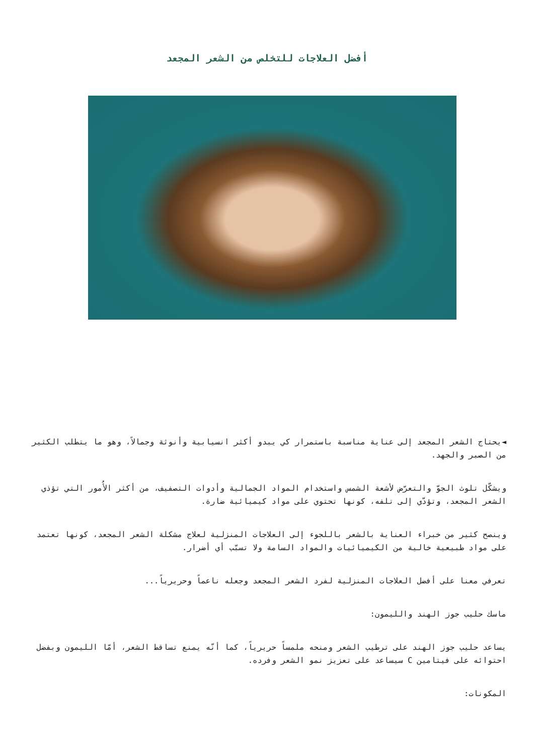أفضل العلاجات للتخلص من الشعر المجعد
◄يحتاج الشعر المجعد إلى عناية مناسبة باستمرار كي يبدو أكثر انسيابية وأنوثة وجمالاً، وهو ما يتطلب الكثير من الصبر والجهد.
ويشكّل تلوث الجوّ والتعرّض لأشعة الشمس واستخدام المواد الجمالية وأدوات التصفيف، من أكثر الأُمور التي تؤذي الشعر المجعد، وتؤدّي إلى تلفه، كونها تحتوي على مواد كيميائية ضارة.
وينصح كثير من خبراء العناية بالشعر باللجوء إلى العلاجات المنزلية لعلاج مشكلة الشعر المجعد، كونها تعتمد على مواد طبيعية خالية من الكيميائيات والمواد السامة ولا تسبّب أي أضرار.
تعرفي معنا على أفضل العلاجات المنزلية لفرد الشعر المجعد وجعله ناعماً وحريرياً...
ماسك حليب جوز الهند والليمون:
يساعد حليب جوز الهند على ترطيب الشعر ومنحه ملمساً حريرياً، كما أنّه يمنع تساقط الشعر، أمّا الليمون وبفضل احتوائه على فيتامين C سيساعد على تعزيز نمو الشعر وفرده.
المكونات: